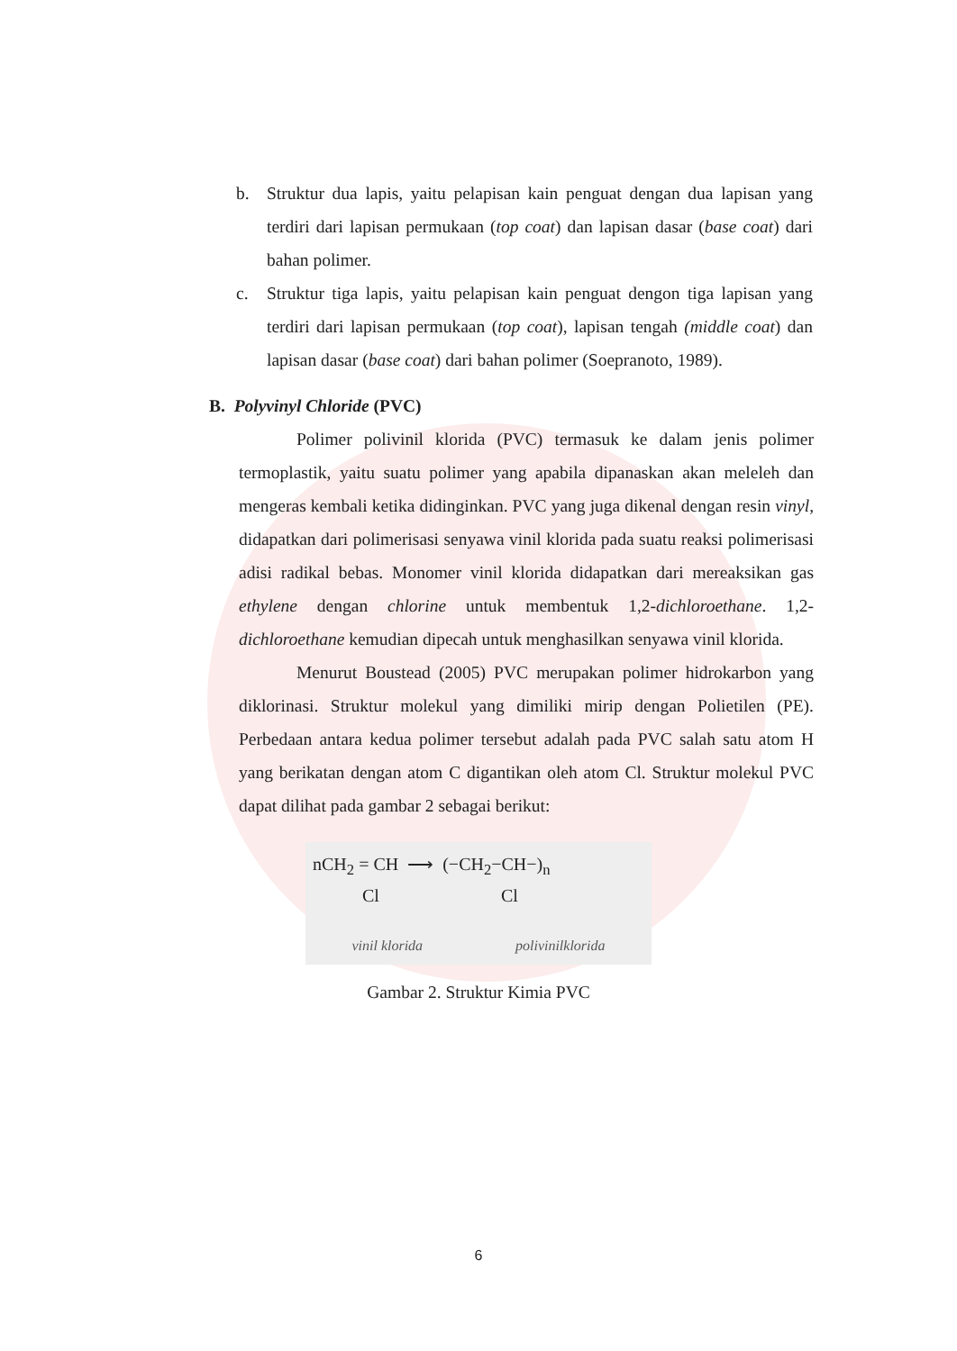b. Struktur dua lapis, yaitu pelapisan kain penguat dengan dua lapisan yang terdiri dari lapisan permukaan (top coat) dan lapisan dasar (base coat) dari bahan polimer.
c. Struktur tiga lapis, yaitu pelapisan kain penguat dengon tiga lapisan yang terdiri dari lapisan permukaan (top coat), lapisan tengah (middle coat) dan lapisan dasar (base coat) dari bahan polimer (Soepranoto, 1989).
B. Polyvinyl Chloride (PVC)
Polimer polivinil klorida (PVC) termasuk ke dalam jenis polimer termoplastik, yaitu suatu polimer yang apabila dipanaskan akan meleleh dan mengeras kembali ketika didinginkan. PVC yang juga dikenal dengan resin vinyl, didapatkan dari polimerisasi senyawa vinil klorida pada suatu reaksi polimerisasi adisi radikal bebas. Monomer vinil klorida didapatkan dari mereaksikan gas ethylene dengan chlorine untuk membentuk 1,2-dichloroethane. 1,2-dichloroethane kemudian dipecah untuk menghasilkan senyawa vinil klorida.
Menurut Boustead (2005) PVC merupakan polimer hidrokarbon yang diklorinasi. Struktur molekul yang dimiliki mirip dengan Polietilen (PE). Perbedaan antara kedua polimer tersebut adalah pada PVC salah satu atom H yang berikatan dengan atom C digantikan oleh atom Cl. Struktur molekul PVC dapat dilihat pada gambar 2 sebagai berikut:
nCH<sub>2</sub> = CH ⟶ (−CH<sub>2</sub>−CH−)<sub>n</sub>
Cl Cl
vinil klorida polivinilklorida
Gambar 2. Struktur Kimia PVC
6